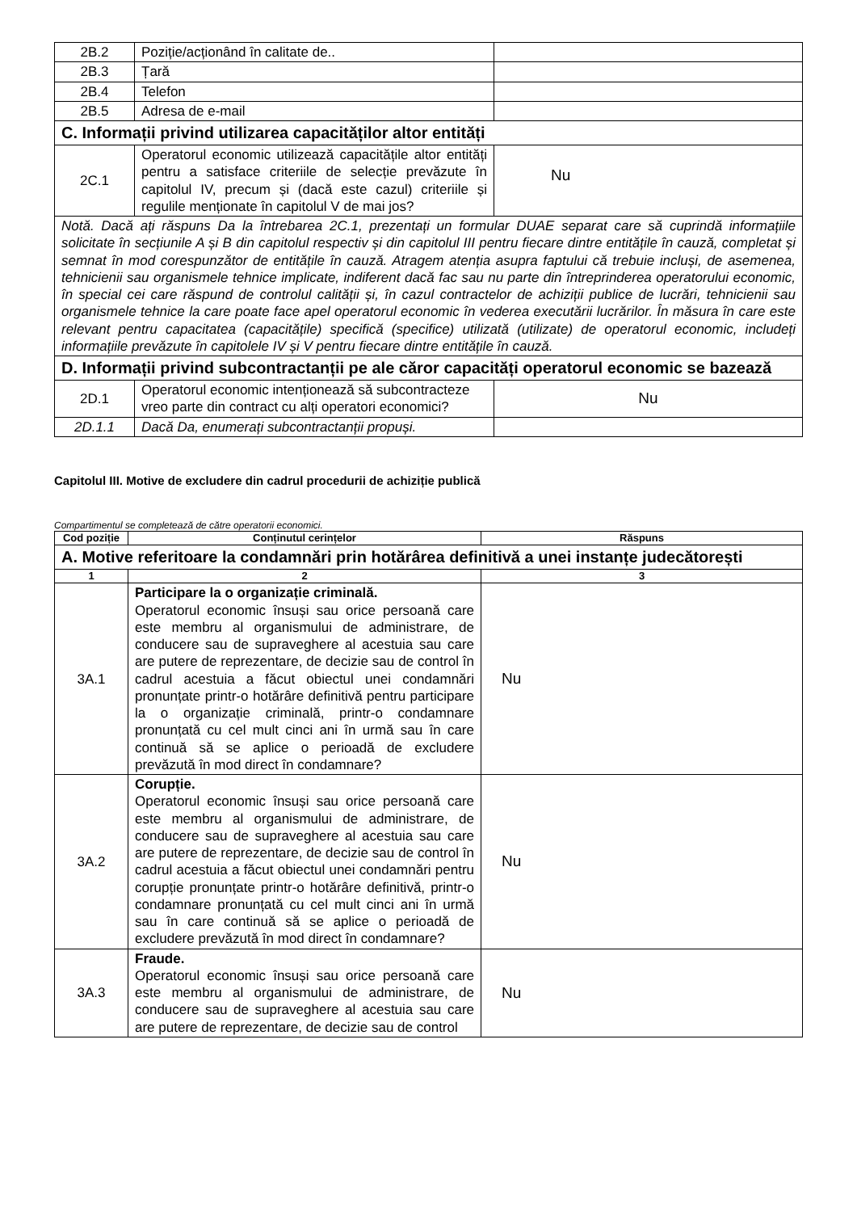| 2B.2 | Poziție/acționând în calitate de.. | |
| 2B.3 | Țară | |
| 2B.4 | Telefon | |
| 2B.5 | Adresa de e-mail | |
| C. Informații privind utilizarea capacităților altor entități | | |
| 2C.1 | Operatorul economic utilizează capacitățile altor entități pentru a satisface criteriile de selecție prevăzute în capitolul IV, precum și (dacă este cazul) criteriile și regulile menționate în capitolul V de mai jos? | Nu |
| Notă. Dacă ați răspuns Da la întrebarea 2C.1, prezentați un formular DUAE separat care să cuprindă informațiile solicitate în secțiunile A și B din capitolul respectiv și din capitolul III pentru fiecare dintre entitățile în cauză, completat și semnat în mod corespunzător de entitățile în cauză. Atragem atenția asupra faptului că trebuie incluși, de asemenea, tehnicienii sau organismele tehnice implicate, indiferent dacă fac sau nu parte din întreprinderea operatorului economic, în special cei care răspund de controlul calității și, în cazul contractelor de achiziții publice de lucrări, tehnicienii sau organismele tehnice la care poate face apel operatorul economic în vederea executării lucrărilor. În măsura în care este relevant pentru capacitatea (capacitățile) specifică (specifice) utilizată (utilizate) de operatorul economic, includeți informațiile prevăzute în capitolele IV și V pentru fiecare dintre entitățile în cauză. | | |
| D. Informații privind subcontractanții pe ale căror capacități operatorul economic se bazează | | |
| 2D.1 | Operatorul economic intenționează să subcontracteze vreo parte din contract cu alți operatori economici? | Nu |
| 2D.1.1 | Dacă Da, enumerați subcontractanții propuși. | |
Capitolul III. Motive de excludere din cadrul procedurii de achiziție publică
Compartimentul se completează de către operatorii economici.
| Cod poziție | Conținutul cerințelor | Răspuns |
| --- | --- | --- |
| A. Motive referitoare la condamnări prin hotărârea definitivă a unei instanțe judecătorești | | |
| 1 | 2 | 3 |
| 3A.1 | Participare la o organizație criminală. Operatorul economic însuși sau orice persoană care este membru al organismului de administrare, de conducere sau de supraveghere al acestuia sau care are putere de reprezentare, de decizie sau de control în cadrul acestuia a făcut obiectul unei condamnări pronunțate printr-o hotărâre definitivă pentru participare la o organizație criminală, printr-o condamnare pronunțată cu cel mult cinci ani în urmă sau în care continuă să se aplice o perioadă de excludere prevăzută în mod direct în condamnare? | Nu |
| 3A.2 | Corupție. Operatorul economic însuși sau orice persoană care este membru al organismului de administrare, de conducere sau de supraveghere al acestuia sau care are putere de reprezentare, de decizie sau de control în cadrul acestuia a făcut obiectul unei condamnări pentru corupție pronunțate printr-o hotărâre definitivă, printr-o condamnare pronunțată cu cel mult cinci ani în urmă sau în care continuă să se aplice o perioadă de excludere prevăzută în mod direct în condamnare? | Nu |
| 3A.3 | Fraude. Operatorul economic însuși sau orice persoană care este membru al organismului de administrare, de conducere sau de supraveghere al acestuia sau care are putere de reprezentare, de decizie sau de control | Nu |